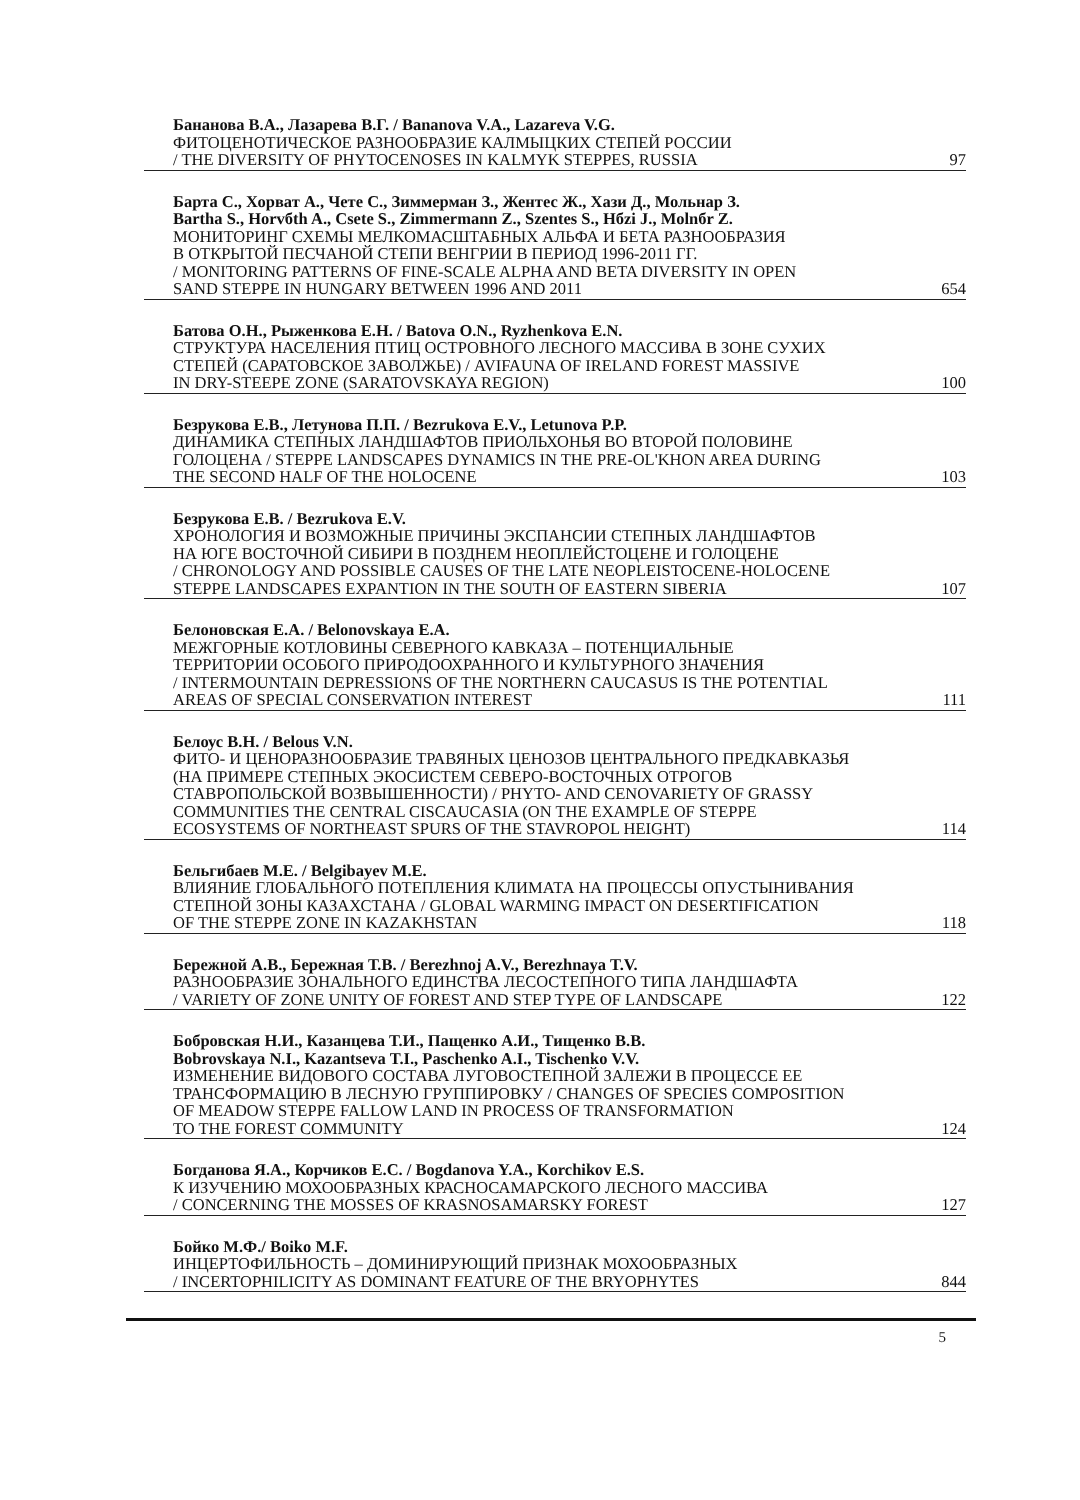Бананова В.А., Лазарева В.Г. / Bananova V.A., Lazareva V.G.
ФИТОЦЕНОТИЧЕСКОЕ РАЗНООБРАЗИЕ КАЛМЫЦКИХ СТЕПЕЙ РОССИИ
/ THE DIVERSITY OF PHYTOCENOSES IN KALMYK STEPPES, RUSSIA 97
Барта С., Хорват А., Чете С., Зиммерман З., Жентес Ж., Хази Д., Мольнар З.
Bartha S., Horvбth A., Csete S., Zimmermann Z., Szentes S., Hбzi J., Molnбr Z.
МОНИТОРИНГ СХЕМЫ МЕЛКОМАСШТАБНЫХ АЛЬФА И БЕТА РАЗНООБРАЗИЯ
В ОТКРЫТОЙ ПЕСЧАНОЙ СТЕПИ ВЕНГРИИ В ПЕРИОД 1996-2011 ГГ.
/ MONITORING PATTERNS OF FINE-SCALE ALPHA AND BETA DIVERSITY IN OPEN
SAND STEPPE IN HUNGARY BETWEEN 1996 AND 2011 654
Батова О.Н., Рыженкова Е.Н. / Batova O.N., Ryzhenkova E.N.
СТРУКТУРА НАСЕЛЕНИЯ ПТИЦ ОСТРОВНОГО ЛЕСНОГО МАССИВА В ЗОНЕ СУХИХ
СТЕПЕЙ (САРАТОВСКОЕ ЗАВОЛЖЬЕ) / AVIFAUNA OF IRELAND FOREST MASSIVE
IN DRY-STEEPE ZONE (SARATOVSKAYA REGION) 100
Безрукова Е.В., Летунова П.П. / Bezrukova E.V., Letunova P.P.
ДИНАМИКА СТЕПНЫХ ЛАНДШАФТОВ ПРИОЛЬХОНЬЯ ВО ВТОРОЙ ПОЛОВИНЕ
ГОЛОЦЕНА / STEPPE LANDSCAPES DYNAMICS IN THE PRE-OL'KHON AREA DURING
THE SECOND HALF OF THE HOLOCENE 103
Безрукова Е.В. / Bezrukova E.V.
ХРОНОЛОГИЯ И ВОЗМОЖНЫЕ ПРИЧИНЫ ЭКСПАНСИИ СТЕПНЫХ ЛАНДШАФТОВ
НА ЮГЕ ВОСТОЧНОЙ СИБИРИ В ПОЗДНЕМ НЕОПЛЕЙСТОЦЕНЕ И ГОЛОЦЕНЕ
/ CHRONOLOGY AND POSSIBLE CAUSES OF THE LATE NEOPLEISTOCENE-HOLOCENE
STEPPE LANDSCAPES EXPANTION IN THE SOUTH OF EASTERN SIBERIA 107
Белоновская Е.А. / Belonovskaya E.A.
МЕЖГОРНЫЕ КОТЛОВИНЫ СЕВЕРНОГО КАВКАЗА – ПОТЕНЦИАЛЬНЫЕ
ТЕРРИТОРИИ ОСОБОГО ПРИРОДООХРАННОГО И КУЛЬТУРНОГО ЗНАЧЕНИЯ
/ INTERMOUNTAIN DEPRESSIONS OF THE NORTHERN CAUCASUS IS THE POTENTIAL
AREAS OF SPECIAL CONSERVATION INTEREST 111
Белоус В.Н. / Belous V.N.
ФИТО- И ЦЕНОРАЗНООБРАЗИЕ ТРАВЯНЫХ ЦЕНОЗОВ ЦЕНТРАЛЬНОГО ПРЕДКАВКАЗЬЯ
(НА ПРИМЕРЕ СТЕПНЫХ ЭКОСИСТЕМ СЕВЕРО-ВОСТОЧНЫХ ОТРОГОВ
СТАВРОПОЛЬСКОЙ ВОЗВЫШЕННОСТИ) / PHYTO- AND CENOVARIETY OF GRASSY
COMMUNITIES THE CENTRAL CISCAUCASIA (ON THE EXAMPLE OF STEPPE
ECOSYSTEMS OF NORTHEAST SPURS OF THE STAVROPOL HEIGHT) 114
Бельгибаев М.Е. / Belgibayev M.E.
ВЛИЯНИЕ ГЛОБАЛЬНОГО ПОТЕПЛЕНИЯ КЛИМАТА НА ПРОЦЕССЫ ОПУСТЫНИВАНИЯ
СТЕПНОЙ ЗОНЫ КАЗАХСТАНА / GLOBAL WARMING IMPACT ON DESERTIFICATION
OF THE STEPPE ZONE IN KAZAKHSTAN 118
Бережной А.В., Бережная Т.В. / Berezhnoj A.V., Berezhnaya T.V.
РАЗНООБРАЗИЕ ЗОНАЛЬНОГО ЕДИНСТВА ЛЕСОСТЕПНОГО ТИПА ЛАНДШАФТА
/ VARIETY OF ZONE UNITY OF FOREST AND STEP TYPE OF LANDSCAPE 122
Бобровская Н.И., Казанцева Т.И., Пащенко А.И., Тищенко В.В.
Bobrovskaya N.I., Kazantseva T.I., Paschenko A.I., Tischenko V.V.
ИЗМЕНЕНИЕ ВИДОВОГО СОСТАВА ЛУГОВОСТЕПНОЙ ЗАЛЕЖИ В ПРОЦЕССЕ ЕЕ
ТРАНСФОРМАЦИЮ В ЛЕСНУЮ ГРУППИРОВКУ / CHANGES OF SPECIES COMPOSITION
OF MEADOW STEPPE FALLOW LAND IN PROCESS OF TRANSFORMATION
TO THE FOREST COMMUNITY 124
Богданова Я.А., Корчиков Е.С. / Bogdanova Y.A., Korchikov E.S.
К ИЗУЧЕНИЮ МОХООБРАЗНЫХ КРАСНОСАМАРСКОГО ЛЕСНОГО МАССИВА
/ CONCERNING THE MOSSES OF KRASNOSAMARSKY FOREST 127
Бойко М.Ф./ Boiko M.F.
ИНЦЕРТОФИЛЬНОСТЬ – ДОМИНИРУЮЩИЙ ПРИЗНАК МОХООБРАЗНЫХ
/ INCERTOPHILICITY AS DOMINANT FEATURE OF THE BRYOPHYTES 844
5